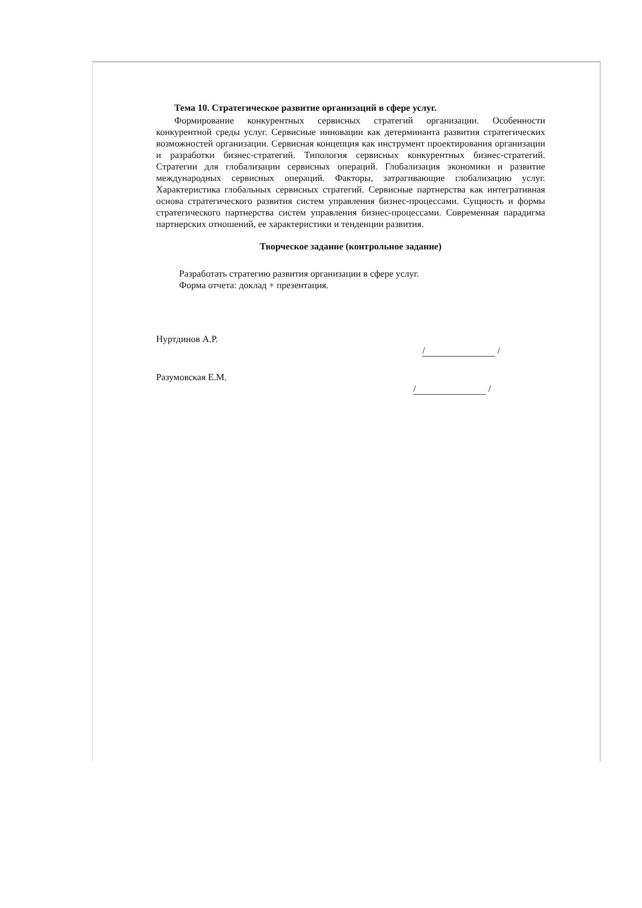Тема 10. Стратегическое развитие организаций в сфере услуг.
Формирование конкурентных сервисных стратегий организации. Особенности конкурентной среды услуг. Сервисные инновации как детерминанта развития стратегических возможностей организации. Сервисная концепция как инструмент проектирования организации и разработки бизнес-стратегий. Типология сервисных конкурентных бизнес-стратегий. Стратегии для глобализации сервисных операций. Глобализация экономики и развитие международных сервисных операций. Факторы, затрагивающие глобализацию услуг. Характеристика глобальных сервисных стратегий. Сервисные партнерства как интегративная основа стратегического развития систем управления бизнес-процессами. Сущность и формы стратегического партнерства систем управления бизнес-процессами. Современная парадигма партнерских отношений, ее характеристики и тенденции развития.
Творческое задание (контрольное задание)
Разработать стратегию развития организации в сфере услуг.
Форма отчета: доклад + презентация.
Нуртдинов А.Р. / /
Разумовская Е.М. / /